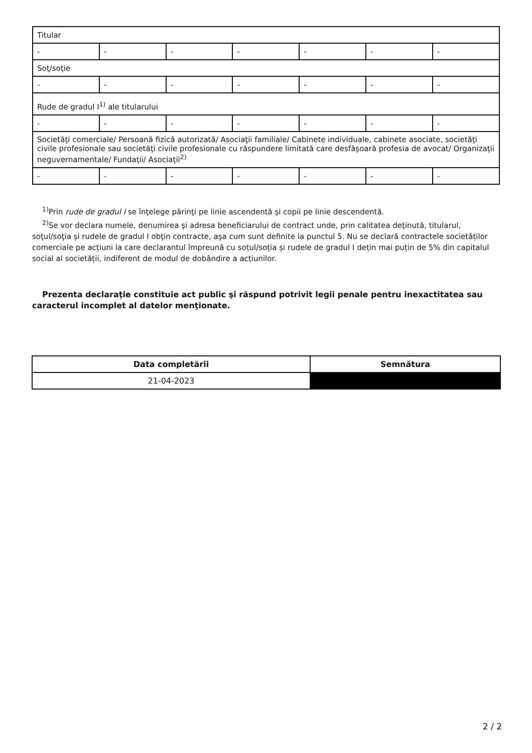| Titular | | | | | | |
| - | - | - | - | - | - | - |
| Soţ/soţie | | | | | | |
| - | - | - | - | - | - | - |
| Rude de gradul I<sup>1)</sup> ale titularului | | | | | | |
| - | - | - | - | - | - | - |
| Societăţi comerciale/ Persoană fizică autorizată/ Asociaţii familiale/ Cabinete individuale, cabinete asociate, societăţi civile profesionale sau societăţi civile profesionale cu răspundere limitată care desfăşoară profesia de avocat/ Organizaţii neguvernamentale/ Fundaţii/ Asociaţii<sup>2)</sup> | | | | | | |
| - | - | - | - | - | - | - |
<sup>1)</sup> Prin rude de gradul I se înţelege părinţi pe linie ascendentă şi copii pe linie descendentă.
<sup>2)</sup> Se vor declara numele, denumirea şi adresa beneficiarului de contract unde, prin calitatea deţinută, titularul, soţul/soţia şi rudele de gradul I obţin contracte, aşa cum sunt definite la punctul 5. Nu se declară contractele societăților comerciale pe acțiuni la care declarantul împreună cu soțul/soția și rudele de gradul I dețin mai puțin de 5% din capitalul social al societății, indiferent de modul de dobândire a acțiunilor.
Prezenta declaraţie constituie act public şi răspund potrivit legii penale pentru inexactitatea sau caracterul incomplet al datelor menţionate.
| Data completării | Semnătura |
| --- | --- |
| 21-04-2023 | |
2 / 2